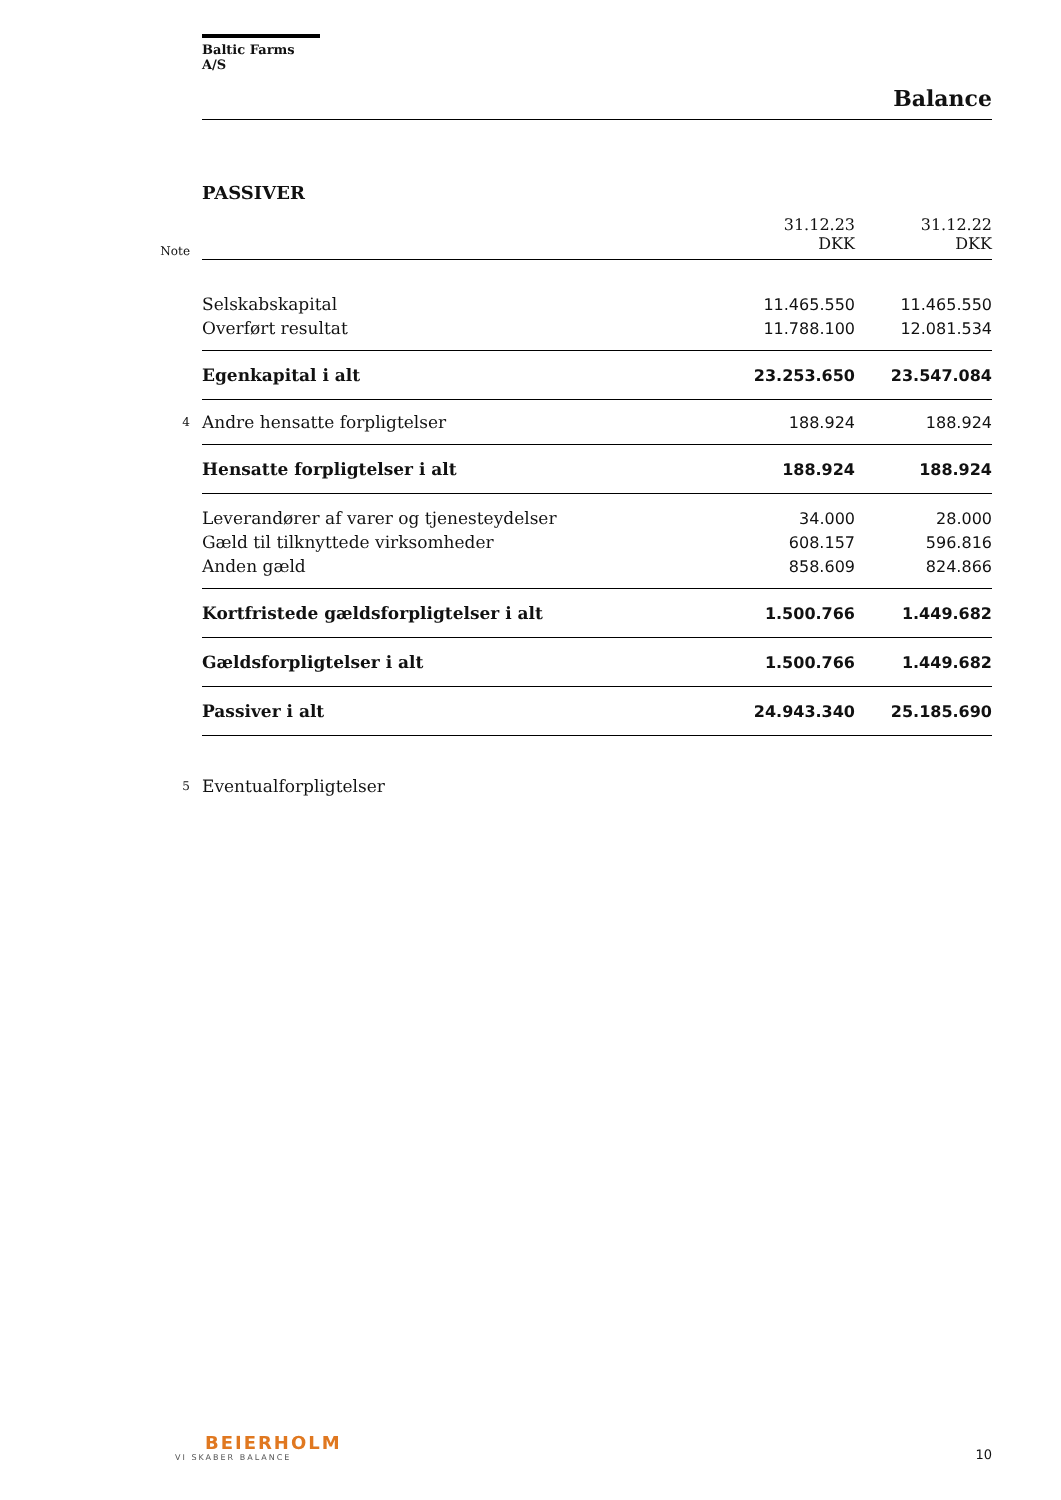Baltic Farms A/S
Balance
PASSIVER
| Note | | 31.12.23 DKK | 31.12.22 DKK |
| | Selskabskapital | 11.465.550 | 11.465.550 |
| | Overført resultat | 11.788.100 | 12.081.534 |
| | Egenkapital i alt | 23.253.650 | 23.547.084 |
| 4 | Andre hensatte forpligtelser | 188.924 | 188.924 |
| | Hensatte forpligtelser i alt | 188.924 | 188.924 |
| | Leverandører af varer og tjenesteydelser | 34.000 | 28.000 |
| | Gæld til tilknyttede virksomheder | 608.157 | 596.816 |
| | Anden gæld | 858.609 | 824.866 |
| | Kortfristede gældsforpligtelser i alt | 1.500.766 | 1.449.682 |
| | Gældsforpligtelser i alt | 1.500.766 | 1.449.682 |
| | Passiver i alt | 24.943.340 | 25.185.690 |
| 5 | Eventualforpligtelser | | |
BEIERHOLM
VI SKABER BALANCE
10